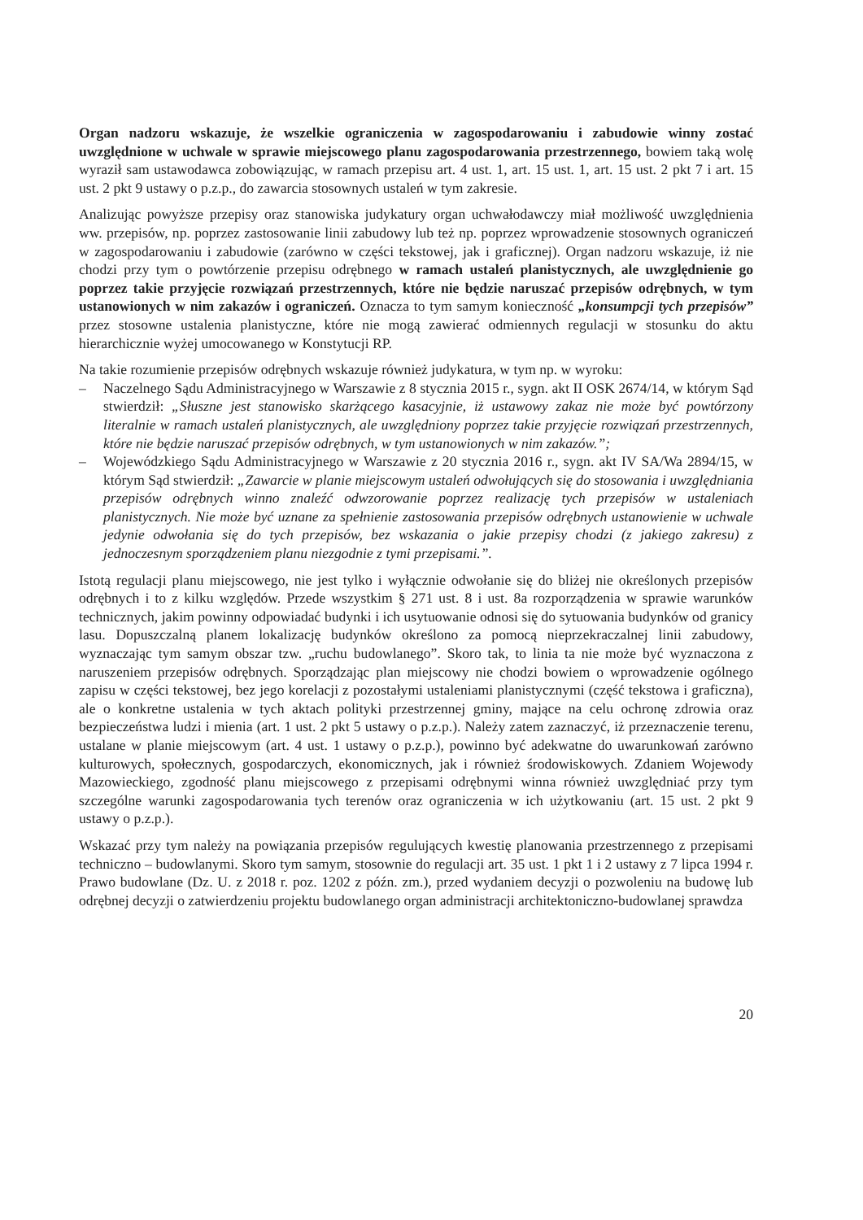Organ nadzoru wskazuje, że wszelkie ograniczenia w zagospodarowaniu i zabudowie winny zostać uwzględnione w uchwale w sprawie miejscowego planu zagospodarowania przestrzennego, bowiem taką wolę wyraził sam ustawodawca zobowiązując, w ramach przepisu art. 4 ust. 1, art. 15 ust. 1, art. 15 ust. 2 pkt 7 i art. 15 ust. 2 pkt 9 ustawy o p.z.p., do zawarcia stosownych ustaleń w tym zakresie.
Analizując powyższe przepisy oraz stanowiska judykatury organ uchwałodawczy miał możliwość uwzględnienia ww. przepisów, np. poprzez zastosowanie linii zabudowy lub też np. poprzez wprowadzenie stosownych ograniczeń w zagospodarowaniu i zabudowie (zarówno w części tekstowej, jak i graficznej). Organ nadzoru wskazuje, iż nie chodzi przy tym o powtórzenie przepisu odrębnego w ramach ustaleń planistycznych, ale uwzględnienie go poprzez takie przyjęcie rozwiązań przestrzennych, które nie będzie naruszać przepisów odrębnych, w tym ustanowionych w nim zakazów i ograniczeń. Oznacza to tym samym konieczność „konsumpcji tych przepisów” przez stosowne ustalenia planistyczne, które nie mogą zawierać odmiennych regulacji w stosunku do aktu hierarchicznie wyżej umocowanego w Konstytucji RP.
Na takie rozumienie przepisów odrębnych wskazuje również judykatura, w tym np. w wyroku:
– Naczelnego Sądu Administracyjnego w Warszawie z 8 stycznia 2015 r., sygn. akt II OSK 2674/14, w którym Sąd stwierdził: „Słuszne jest stanowisko skarżącego kasacyjnie, iż ustawowy zakaz nie może być powtórzony literalnie w ramach ustaleń planistycznych, ale uwzględniony poprzez takie przyjęcie rozwiązań przestrzennych, które nie będzie naruszać przepisów odrębnych, w tym ustanowionych w nim zakazów.”;
– Wojewódzkiego Sądu Administracyjnego w Warszawie z 20 stycznia 2016 r., sygn. akt IV SA/Wa 2894/15, w którym Sąd stwierdził: „Zawarcie w planie miejscowym ustaleń odwołujących się do stosowania i uwzględniania przepisów odrębnych winno znaleźć odwzorowanie poprzez realizację tych przepisów w ustaleniach planistycznych. Nie może być uznane za spełnienie zastosowania przepisów odrębnych ustanowienie w uchwale jedynie odwołania się do tych przepisów, bez wskazania o jakie przepisy chodzi (z jakiego zakresu) z jednoczesnym sporządzeniem planu niezgodnie z tymi przepisami.”.
Istotą regulacji planu miejscowego, nie jest tylko i wyłącznie odwołanie się do bliżej nie określonych przepisów odrębnych i to z kilku względów. Przede wszystkim § 271 ust. 8 i ust. 8a rozporządzenia w sprawie warunków technicznych, jakim powinny odpowiadać budynki i ich usytuowanie odnosi się do sytuowania budynków od granicy lasu. Dopuszczalną planem lokalizację budynków określono za pomocą nieprzekraczalnej linii zabudowy, wyznaczając tym samym obszar tzw. „ruchu budowlanego”. Skoro tak, to linia ta nie może być wyznaczona z naruszeniem przepisów odrębnych. Sporządzając plan miejscowy nie chodzi bowiem o wprowadzenie ogólnego zapisu w części tekstowej, bez jego korelacji z pozostałymi ustaleniami planistycznymi (część tekstowa i graficzna), ale o konkretne ustalenia w tych aktach polityki przestrzennej gminy, mające na celu ochronę zdrowia oraz bezpieczeństwa ludzi i mienia (art. 1 ust. 2 pkt 5 ustawy o p.z.p.). Należy zatem zaznaczyć, iż przeznaczenie terenu, ustalane w planie miejscowym (art. 4 ust. 1 ustawy o p.z.p.), powinno być adekwatne do uwarunkowań zarówno kulturowych, społecznych, gospodarczych, ekonomicznych, jak i również środowiskowych. Zdaniem Wojewody Mazowieckiego, zgodność planu miejscowego z przepisami odrębnymi winna również uwzględniać przy tym szczególne warunki zagospodarowania tych terenów oraz ograniczenia w ich użytkowaniu (art. 15 ust. 2 pkt 9 ustawy o p.z.p.).
Wskazać przy tym należy na powiązania przepisów regulujących kwestię planowania przestrzennego z przepisami techniczno – budowlanymi. Skoro tym samym, stosownie do regulacji art. 35 ust. 1 pkt 1 i 2 ustawy z 7 lipca 1994 r. Prawo budowlane (Dz. U. z 2018 r. poz. 1202 z późn. zm.), przed wydaniem decyzji o pozwoleniu na budowę lub odrębnej decyzji o zatwierdzeniu projektu budowlanego organ administracji architektoniczno-budowlanej sprawdza
20